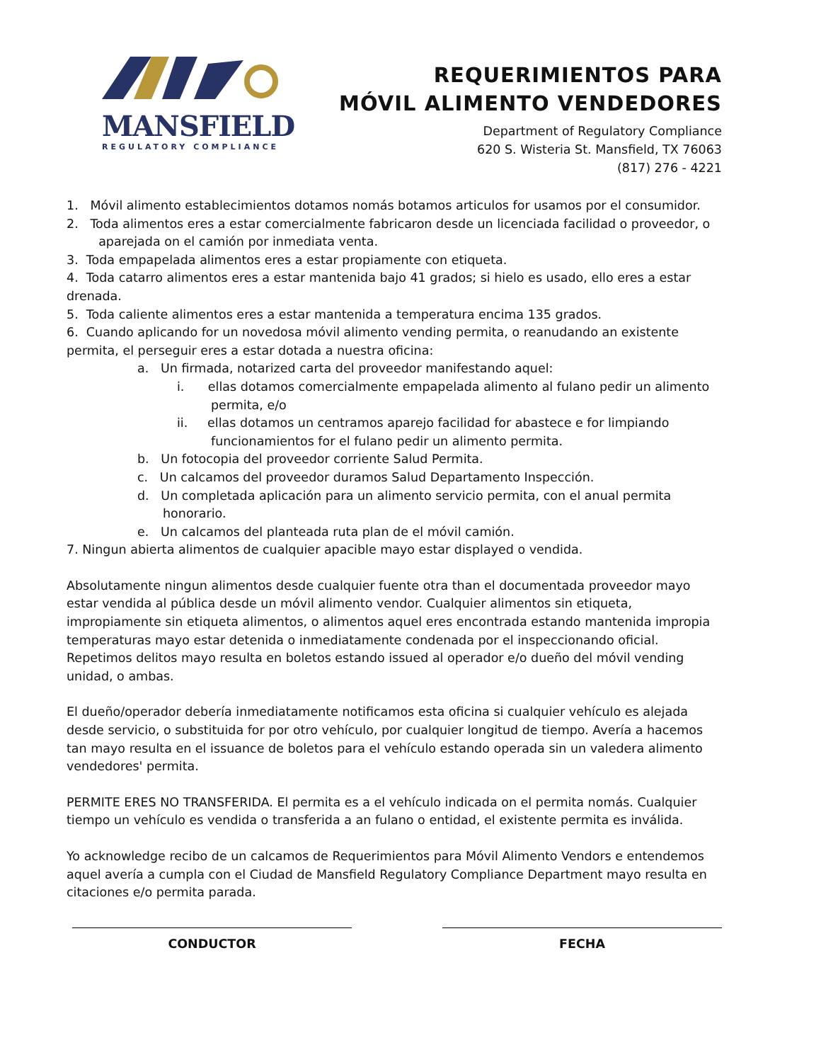MANSFIELD
REGULATORY COMPLIANCE
REQUERIMIENTOS PARA
MÓVIL ALIMENTO VENDEDORES
Department of Regulatory Compliance
620 S. Wisteria St. Mansfield, TX 76063
(817) 276 - 4221
1. Móvil alimento establecimientos dotamos nomás botamos articulos for usamos por el consumidor.
2. Toda alimentos eres a estar comercialmente fabricaron desde un licenciada facilidad o proveedor, o aparejada on el camión por inmediata venta.
3. Toda empapelada alimentos eres a estar propiamente con etiqueta.
4. Toda catarro alimentos eres a estar mantenida bajo 41 grados; si hielo es usado, ello eres a estar drenada.
5. Toda caliente alimentos eres a estar mantenida a temperatura encima 135 grados.
6. Cuando aplicando for un novedosa móvil alimento vending permita, o reanudando an existente permita, el perseguir eres a estar dotada a nuestra oficina:
a. Un firmada, notarized carta del proveedor manifestando aquel:
i. ellas dotamos comercialmente empapelada alimento al fulano pedir un alimento permita, e/o
ii. ellas dotamos un centramos aparejo facilidad for abastece e for limpiando funcionamientos for el fulano pedir un alimento permita.
b. Un fotocopia del proveedor corriente Salud Permita.
c. Un calcamos del proveedor duramos Salud Departamento Inspección.
d. Un completada aplicación para un alimento servicio permita, con el anual permita honorario.
e. Un calcamos del planteada ruta plan de el móvil camión.
7. Ningun abierta alimentos de cualquier apacible mayo estar displayed o vendida.
Absolutamente ningun alimentos desde cualquier fuente otra than el documentada proveedor mayo estar vendida al pública desde un móvil alimento vendor. Cualquier alimentos sin etiqueta, impropiamente sin etiqueta alimentos, o alimentos aquel eres encontrada estando mantenida impropia temperaturas mayo estar detenida o inmediatamente condenada por el inspeccionando oficial. Repetimos delitos mayo resulta en boletos estando issued al operador e/o dueño del móvil vending unidad, o ambas.
El dueño/operador debería inmediatamente notificamos esta oficina si cualquier vehículo es alejada desde servicio, o substituida for por otro vehículo, por cualquier longitud de tiempo. Avería a hacemos tan mayo resulta en el issuance de boletos para el vehículo estando operada sin un valedera alimento vendedores' permita.
PERMITE ERES NO TRANSFERIDA. El permita es a el vehículo indicada on el permita nomás. Cualquier tiempo un vehículo es vendida o transferida a an fulano o entidad, el existente permita es inválida.
Yo acknowledge recibo de un calcamos de Requerimientos para Móvil Alimento Vendors e entendemos aquel avería a cumpla con el Ciudad de Mansfield Regulatory Compliance Department mayo resulta en citaciones e/o permita parada.
CONDUCTOR FECHA